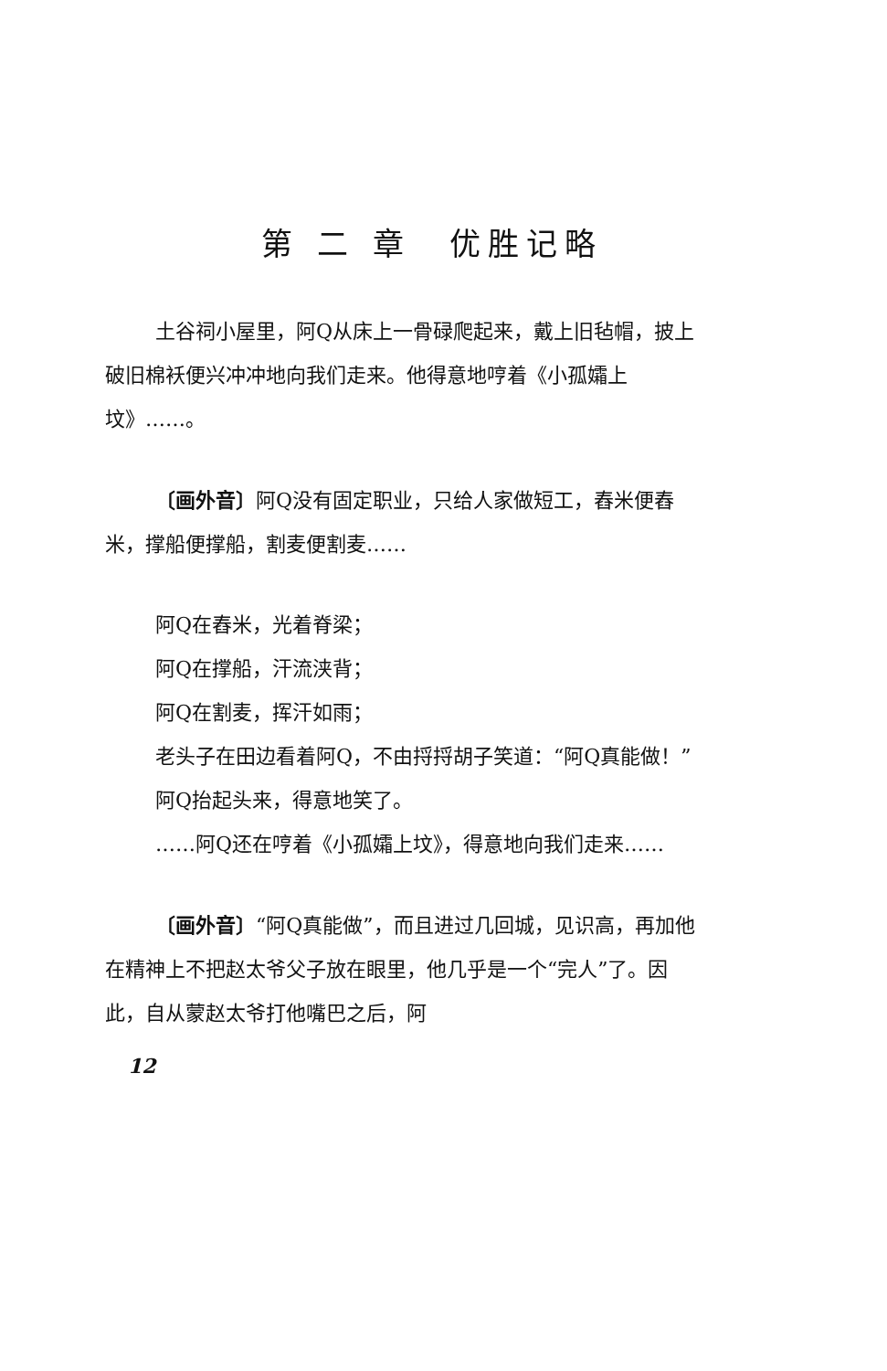第 二 章　优胜记略
土谷祠小屋里，阿Q从床上一骨碌爬起来，戴上旧毡帽，披上破旧棉袄便兴冲冲地向我们走来。他得意地哼着《小孤孀上坟》……。
〔画外音〕阿Q没有固定职业，只给人家做短工，舂米便舂米，撑船便撑船，割麦便割麦……
阿Q在舂米，光着脊梁；
阿Q在撑船，汗流浃背；
阿Q在割麦，挥汗如雨；
老头子在田边看着阿Q，不由捋捋胡子笑道：“阿Q真能做！”
阿Q抬起头来，得意地笑了。
……阿Q还在哼着《小孤孀上坟》，得意地向我们走来……
〔画外音〕“阿Q真能做”，而且进过几回城，见识高，再加他在精神上不把赵太爷父子放在眼里，他几乎是一个“完人”了。因此，自从蒙赵太爷打他嘴巴之后，阿
12